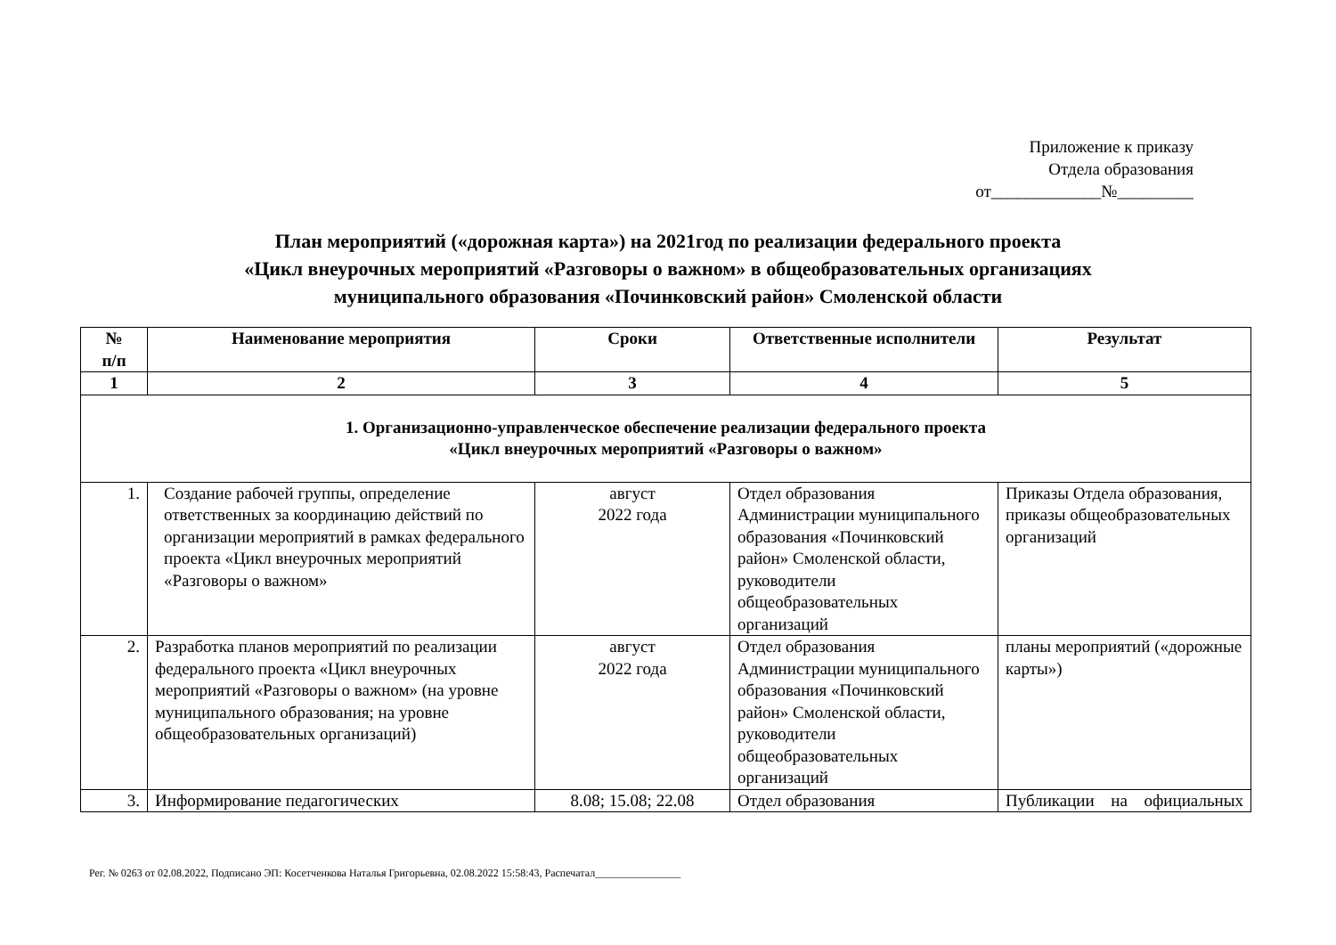Приложение к приказу
Отдела образования
от_____________№_________
План мероприятий («дорожная карта») на 2021год по реализации федерального проекта
«Цикл внеурочных мероприятий «Разговоры о важном» в общеобразовательных организациях
муниципального образования «Починковский район» Смоленской области
| № п/п | Наименование мероприятия | Сроки | Ответственные исполнители | Результат |
| --- | --- | --- | --- | --- |
| 1 | 2 | 3 | 4 | 5 |
| 1. Организационно-управленческое обеспечение реализации федерального проекта «Цикл внеурочных мероприятий «Разговоры о важном» | | | | |
| 1. | Создание рабочей группы, определение ответственных за координацию действий по организации мероприятий в рамках федерального проекта «Цикл внеурочных мероприятий «Разговоры о важном» | август 2022 года | Отдел образования Администрации муниципального образования «Починковский район» Смоленской области, руководители общеобразовательных организаций | Приказы Отдела образования, приказы общеобразовательных организаций |
| 2. | Разработка планов мероприятий по реализации федерального проекта «Цикл внеурочных мероприятий «Разговоры о важном» (на уровне муниципального образования; на уровне общеобразовательных организаций) | август 2022 года | Отдел образования Администрации муниципального образования «Починковский район» Смоленской области, руководители общеобразовательных организаций | планы мероприятий («дорожные карты») |
| 3. | Информирование педагогических | 8.08; 15.08; 22.08 | Отдел образования | Публикации на официальных |
Рег. № 0263 от 02.08.2022, Подписано ЭП: Косетченкова Наталья Григорьевна, 02.08.2022 15:58:43, Распечатал________________